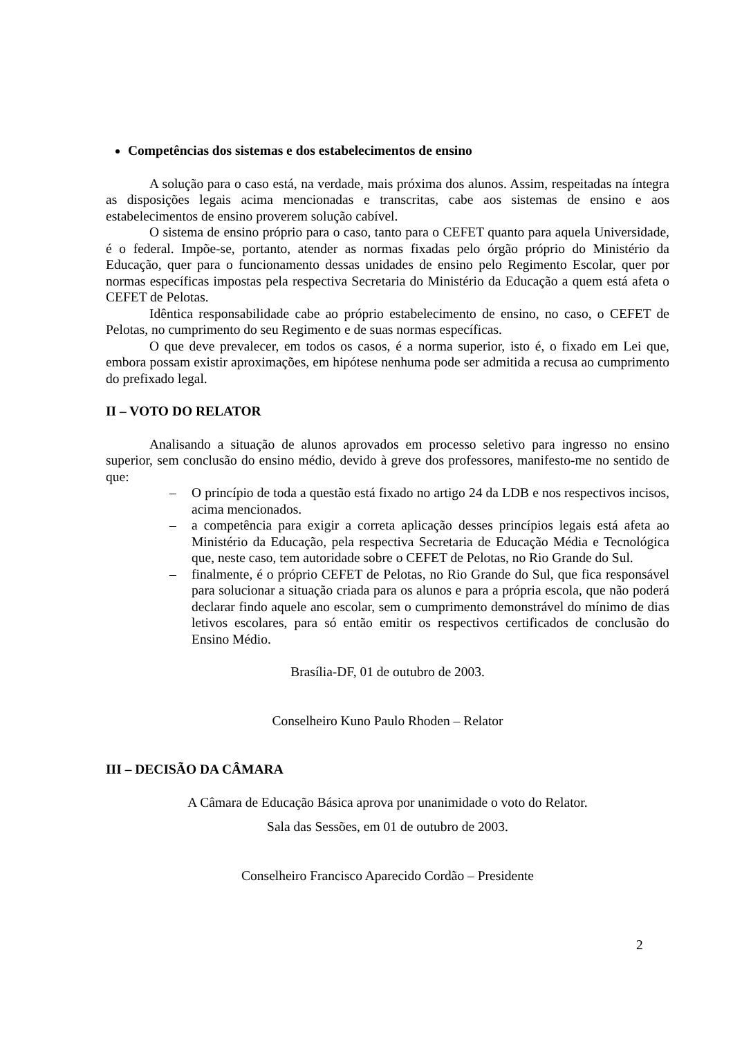Competências dos sistemas e dos estabelecimentos de ensino
A solução para o caso está, na verdade, mais próxima dos alunos. Assim, respeitadas na íntegra as disposições legais acima mencionadas e transcritas, cabe aos sistemas de ensino e aos estabelecimentos de ensino proverem solução cabível.
O sistema de ensino próprio para o caso, tanto para o CEFET quanto para aquela Universidade, é o federal. Impõe-se, portanto, atender as normas fixadas pelo órgão próprio do Ministério da Educação, quer para o funcionamento dessas unidades de ensino pelo Regimento Escolar, quer por normas específicas impostas pela respectiva Secretaria do Ministério da Educação a quem está afeta o CEFET de Pelotas.
Idêntica responsabilidade cabe ao próprio estabelecimento de ensino, no caso, o CEFET de Pelotas, no cumprimento do seu Regimento e de suas normas específicas.
O que deve prevalecer, em todos os casos, é a norma superior, isto é, o fixado em Lei que, embora possam existir aproximações, em hipótese nenhuma pode ser admitida a recusa ao cumprimento do prefixado legal.
II – VOTO DO RELATOR
Analisando a situação de alunos aprovados em processo seletivo para ingresso no ensino superior, sem conclusão do ensino médio, devido à greve dos professores, manifesto-me no sentido de que:
– O princípio de toda a questão está fixado no artigo 24 da LDB e nos respectivos incisos, acima mencionados.
– a competência para exigir a correta aplicação desses princípios legais está afeta ao Ministério da Educação, pela respectiva Secretaria de Educação Média e Tecnológica que, neste caso, tem autoridade sobre o CEFET de Pelotas, no Rio Grande do Sul.
– finalmente, é o próprio CEFET de Pelotas, no Rio Grande do Sul, que fica responsável para solucionar a situação criada para os alunos e para a própria escola, que não poderá declarar findo aquele ano escolar, sem o cumprimento demonstrável do mínimo de dias letivos escolares, para só então emitir os respectivos certificados de conclusão do Ensino Médio.
Brasília-DF, 01 de outubro de 2003.
Conselheiro Kuno Paulo Rhoden – Relator
III – DECISÃO DA CÂMARA
A Câmara de Educação Básica aprova por unanimidade o voto do Relator.
Sala das Sessões, em 01 de outubro de 2003.
Conselheiro Francisco Aparecido Cordão – Presidente
2